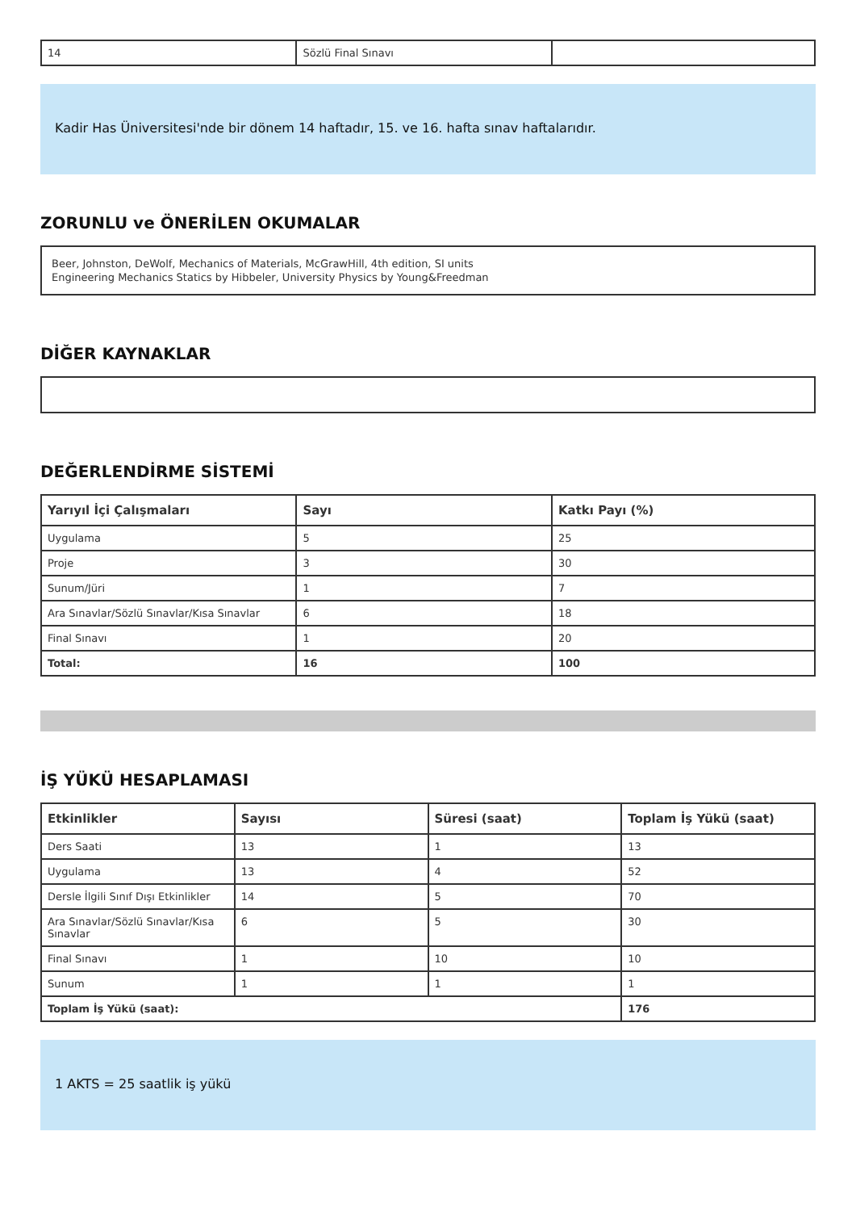| 14 | Sözlü Final Sınavı | |
Kadir Has Üniversitesi'nde bir dönem 14 haftadır, 15. ve 16. hafta sınav haftalarıdır.
ZORUNLU ve ÖNERİLEN OKUMALAR
Beer, Johnston, DeWolf, Mechanics of Materials, McGrawHill, 4th edition, SI units
Engineering Mechanics Statics by Hibbeler, University Physics by Young&Freedman
DİĞER KAYNAKLAR
DEĞERLENDİRME SİSTEMİ
| Yarıyıl İçi Çalışmaları | Sayı | Katkı Payı (%) |
| --- | --- | --- |
| Uygulama | 5 | 25 |
| Proje | 3 | 30 |
| Sunum/Jüri | 1 | 7 |
| Ara Sınavlar/Sözlü Sınavlar/Kısa Sınavlar | 6 | 18 |
| Final Sınavı | 1 | 20 |
| Total: | 16 | 100 |
İŞ YÜKÜ HESAPLAMASI
| Etkinlikler | Sayısı | Süresi (saat) | Toplam İş Yükü (saat) |
| --- | --- | --- | --- |
| Ders Saati | 13 | 1 | 13 |
| Uygulama | 13 | 4 | 52 |
| Dersle İlgili Sınıf Dışı Etkinlikler | 14 | 5 | 70 |
| Ara Sınavlar/Sözlü Sınavlar/Kısa Sınavlar | 6 | 5 | 30 |
| Final Sınavı | 1 | 10 | 10 |
| Sunum | 1 | 1 | 1 |
| Toplam İş Yükü (saat): | | | 176 |
1 AKTS = 25 saatlik iş yükü